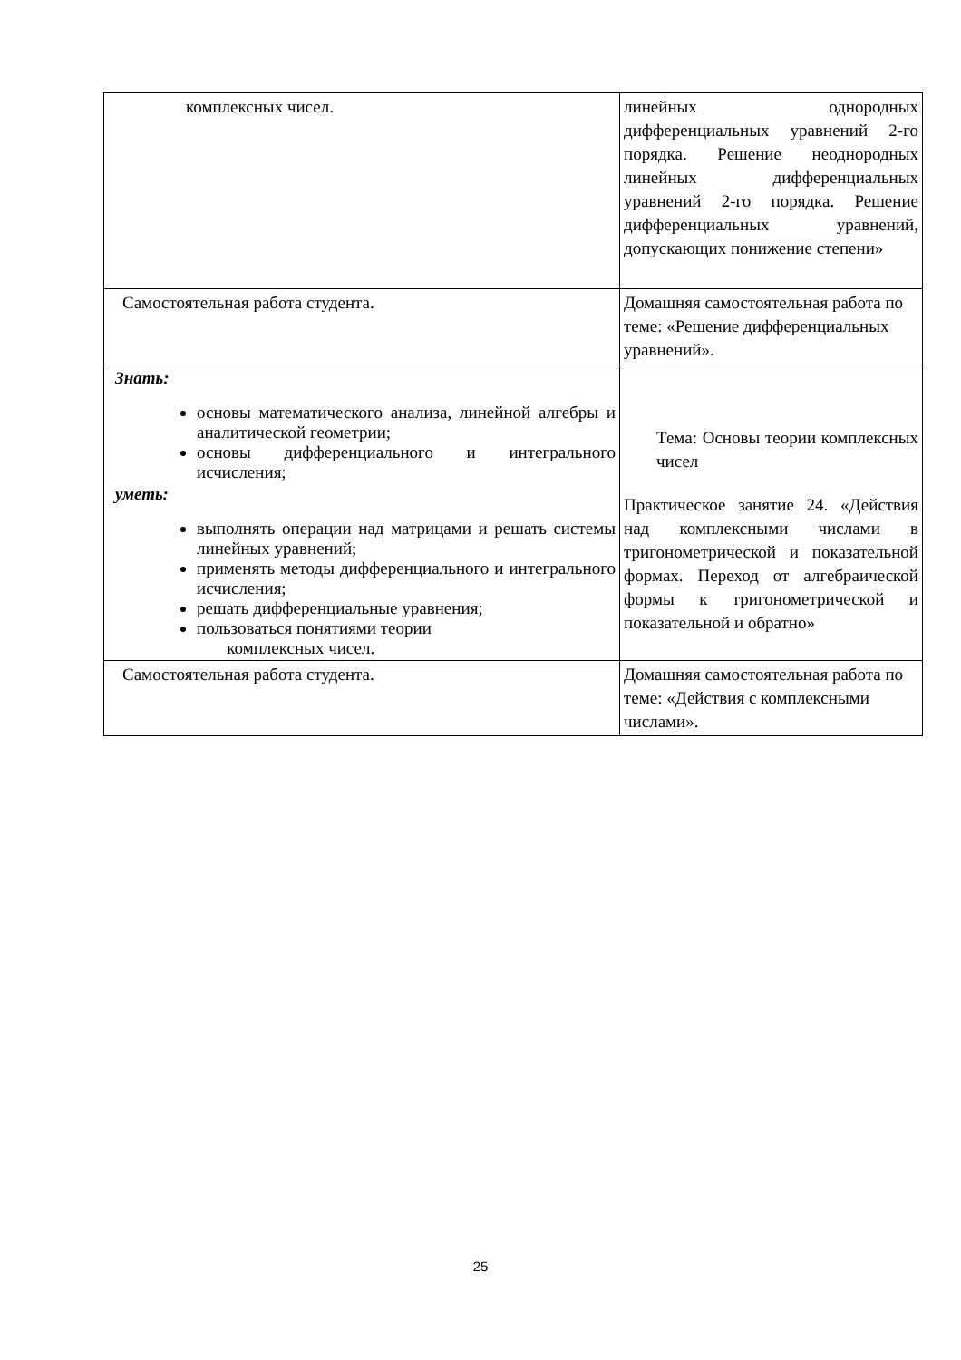| комплексных чисел. | линейных однородных дифференциальных уравнений 2-го порядка. Решение неоднородных линейных дифференциальных уравнений 2-го порядка. Решение дифференциальных уравнений, допускающих понижение степени» |
| Самостоятельная работа студента. | Домашняя самостоятельная работа по теме: «Решение дифференциальных уравнений». |
| Знать: основы математического анализа, линейной алгебры и аналитической геометрии; основы дифференциального и интегрального исчисления; уметь: выполнять операции над матрицами и решать системы линейных уравнений; применять методы дифференциального и интегрального исчисления; решать дифференциальные уравнения; пользоваться понятиями теории комплексных чисел. | Тема: Основы теории комплексных чисел Практическое занятие 24. «Действия над комплексными числами в тригонометрической и показательной формах. Переход от алгебраической формы к тригонометрической и показательной и обратно» |
| Самостоятельная работа студента. | Домашняя самостоятельная работа по теме: «Действия с комплексными числами». |
25